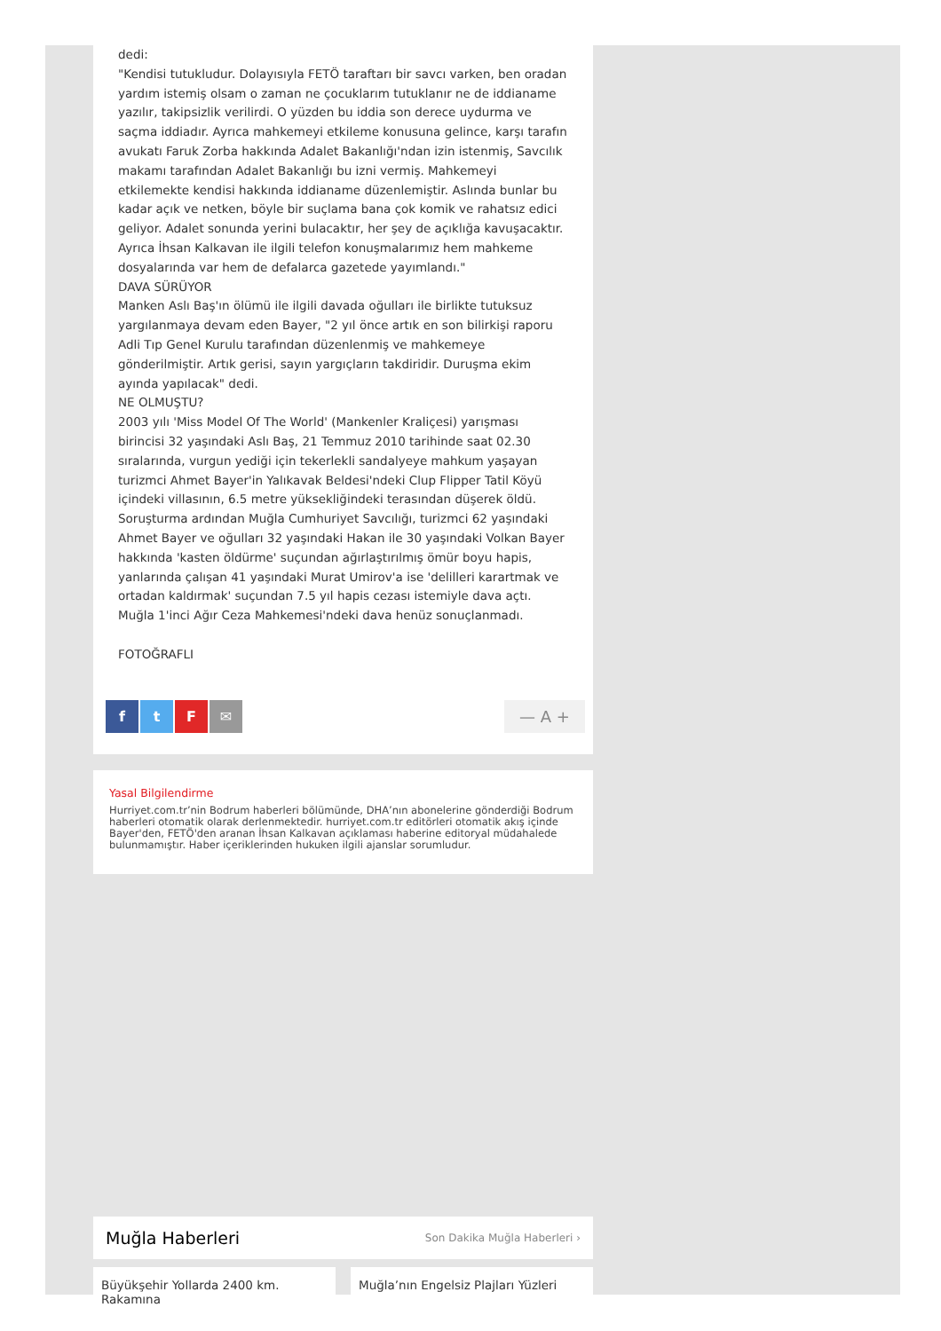dedi:
"Kendisi tutukludur. Dolayısıyla FETÖ taraftarı bir savcı varken, ben oradan yardım istemiş olsam o zaman ne çocuklarım tutuklanır ne de iddianame yazılır, takipsizlik verilirdi. O yüzden bu iddia son derece uydurma ve saçma iddiadır. Ayrıca mahkemeyi etkileme konusuna gelince, karşı tarafın avukatı Faruk Zorba hakkında Adalet Bakanlığı'ndan izin istenmiş, Savcılık makamı tarafından Adalet Bakanlığı bu izni vermiş. Mahkemeyi etkilemekte kendisi hakkında iddianame düzenlemiştir. Aslında bunlar bu kadar açık ve netken, böyle bir suçlama bana çok komik ve rahatsız edici geliyor. Adalet sonunda yerini bulacaktır, her şey de açıklığa kavuşacaktır. Ayrıca İhsan Kalkavan ile ilgili telefon konuşmalarımız hem mahkeme dosyalarında var hem de defalarca gazetede yayımlandı."
DAVA SÜRÜYOR
Manken Aslı Baş'ın ölümü ile ilgili davada oğulları ile birlikte tutuksuz yargılanmaya devam eden Bayer, "2 yıl önce artık en son bilirkişi raporu Adli Tıp Genel Kurulu tarafından düzenlenmiş ve mahkemeye gönderilmiştir. Artık gerisi, sayın yargıçların takdiridir. Duruşma ekim ayında yapılacak" dedi.
NE OLMUŞTU?
2003 yılı 'Miss Model Of The World' (Mankenler Kraliçesi) yarışması birincisi 32 yaşındaki Aslı Baş, 21 Temmuz 2010 tarihinde saat 02.30 sıralarında, vurgun yediği için tekerlekli sandalyeye mahkum yaşayan turizmci Ahmet Bayer'in Yalıkavak Beldesi'ndeki Clup Flipper Tatil Köyü içindeki villasının, 6.5 metre yüksekliğindeki terasından düşerek öldü. Soruşturma ardından Muğla Cumhuriyet Savcılığı, turizmci 62 yaşındaki Ahmet Bayer ve oğulları 32 yaşındaki Hakan ile 30 yaşındaki Volkan Bayer hakkında 'kasten öldürme' suçundan ağırlaştırılmış ömür boyu hapis, yanlarında çalışan 41 yaşındaki Murat Umirov'a ise 'delilleri karartmak ve ortadan kaldırmak' suçundan 7.5 yıl hapis cezası istemiyle dava açtı. Muğla 1'inci Ağır Ceza Mahkemesi'ndeki dava henüz sonuçlanmadı.
FOTOĞRAFLI
ftF ✉ — A +
Yasal Bilgilendirme
Hurriyet.com.tr’nin Bodrum haberleri bölümünde, DHA’nın abonelerine gönderdiği Bodrum haberleri otomatik olarak derlenmektedir. hurriyet.com.tr editörleri otomatik akış içinde Bayer'den, FETÖ'den aranan İhsan Kalkavan açıklaması haberine editoryal müdahalede bulunmamıştır. Haber içeriklerinden hukuken ilgili ajanslar sorumludur.
Muğla Haberleri Son Dakika Muğla Haberleri ›
Büyükşehir Yollarda 2400 km. Rakamına
Muğla’nın Engelsiz Plajları Yüzleri